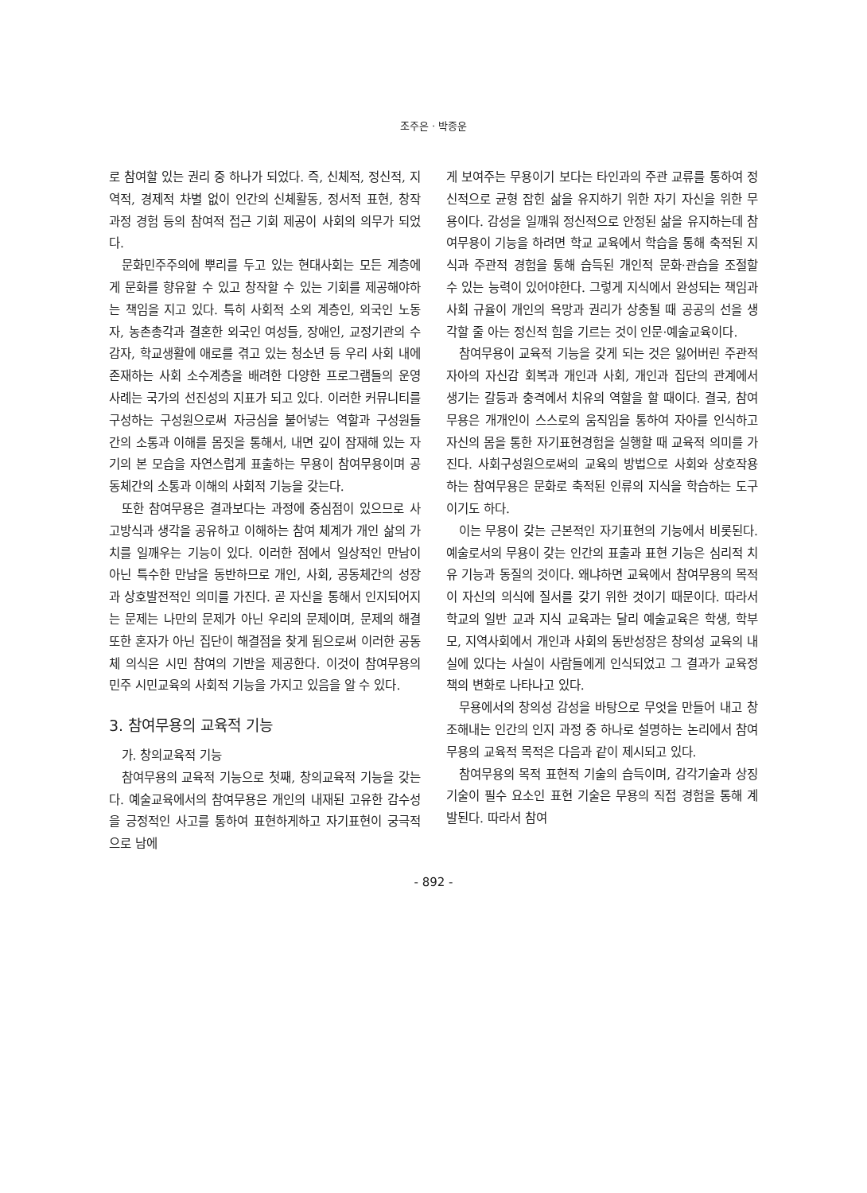조주은 · 박종운
로 참여할 있는 권리 중 하나가 되었다. 즉, 신체적, 정신적, 지역적, 경제적 차별 없이 인간의 신체활동, 정서적 표현, 창작 과정 경험 등의 참여적 접근 기회 제공이 사회의 의무가 되었다.
문화민주주의에 뿌리를 두고 있는 현대사회는 모든 계층에게 문화를 향유할 수 있고 창작할 수 있는 기회를 제공해야하는 책임을 지고 있다. 특히 사회적 소외 계층인, 외국인 노동자, 농촌총각과 결혼한 외국인 여성들, 장애인, 교정기관의 수감자, 학교생활에 애로를 겪고 있는 청소년 등 우리 사회 내에 존재하는 사회 소수계층을 배려한 다양한 프로그램들의 운영 사례는 국가의 선진성의 지표가 되고 있다. 이러한 커뮤니티를 구성하는 구성원으로써 자긍심을 불어넣는 역할과 구성원들 간의 소통과 이해를 몸짓을 통해서, 내면 깊이 잠재해 있는 자기의 본 모습을 자연스럽게 표출하는 무용이 참여무용이며 공동체간의 소통과 이해의 사회적 기능을 갖는다.
또한 참여무용은 결과보다는 과정에 중심점이 있으므로 사고방식과 생각을 공유하고 이해하는 참여 체계가 개인 삶의 가치를 일깨우는 기능이 있다. 이러한 점에서 일상적인 만남이 아닌 특수한 만남을 동반하므로 개인, 사회, 공동체간의 성장과 상호발전적인 의미를 가진다. 곧 자신을 통해서 인지되어지는 문제는 나만의 문제가 아닌 우리의 문제이며, 문제의 해결 또한 혼자가 아닌 집단이 해결점을 찾게 됨으로써 이러한 공동체 의식은 시민 참여의 기반을 제공한다. 이것이 참여무용의 민주 시민교육의 사회적 기능을 가지고 있음을 알 수 있다.
3. 참여무용의 교육적 기능
가. 창의교육적 기능
참여무용의 교육적 기능으로 첫째, 창의교육적 기능을 갖는다. 예술교육에서의 참여무용은 개인의 내재된 고유한 감수성을 긍정적인 사고를 통하여 표현하게하고 자기표현이 궁극적으로 남에
게 보여주는 무용이기 보다는 타인과의 주관 교류를 통하여 정신적으로 균형 잡힌 삶을 유지하기 위한 자기 자신을 위한 무용이다. 감성을 일깨워 정신적으로 안정된 삶을 유지하는데 참여무용이 기능을 하려면 학교 교육에서 학습을 통해 축적된 지식과 주관적 경험을 통해 습득된 개인적 문화·관습을 조절할 수 있는 능력이 있어야한다. 그렇게 지식에서 완성되는 책임과 사회 규율이 개인의 욕망과 권리가 상충될 때 공공의 선을 생각할 줄 아는 정신적 힘을 기르는 것이 인문·예술교육이다.
참여무용이 교육적 기능을 갖게 되는 것은 잃어버린 주관적 자아의 자신감 회복과 개인과 사회, 개인과 집단의 관계에서 생기는 갈등과 충격에서 치유의 역할을 할 때이다. 결국, 참여무용은 개개인이 스스로의 움직임을 통하여 자아를 인식하고 자신의 몸을 통한 자기표현경험을 실행할 때 교육적 의미를 가진다. 사회구성원으로써의 교육의 방법으로 사회와 상호작용하는 참여무용은 문화로 축적된 인류의 지식을 학습하는 도구이기도 하다.
이는 무용이 갖는 근본적인 자기표현의 기능에서 비롯된다. 예술로서의 무용이 갖는 인간의 표출과 표현 기능은 심리적 치유 기능과 동질의 것이다. 왜냐하면 교육에서 참여무용의 목적이 자신의 의식에 질서를 갖기 위한 것이기 때문이다. 따라서 학교의 일반 교과 지식 교육과는 달리 예술교육은 학생, 학부모, 지역사회에서 개인과 사회의 동반성장은 창의성 교육의 내실에 있다는 사실이 사람들에게 인식되었고 그 결과가 교육정책의 변화로 나타나고 있다.
무용에서의 창의성 감성을 바탕으로 무엇을 만들어 내고 창조해내는 인간의 인지 과정 중 하나로 설명하는 논리에서 참여무용의 교육적 목적은 다음과 같이 제시되고 있다.
참여무용의 목적 표현적 기술의 습득이며, 감각기술과 상징 기술이 필수 요소인 표현 기술은 무용의 직접 경험을 통해 계발된다. 따라서 참여
- 892 -